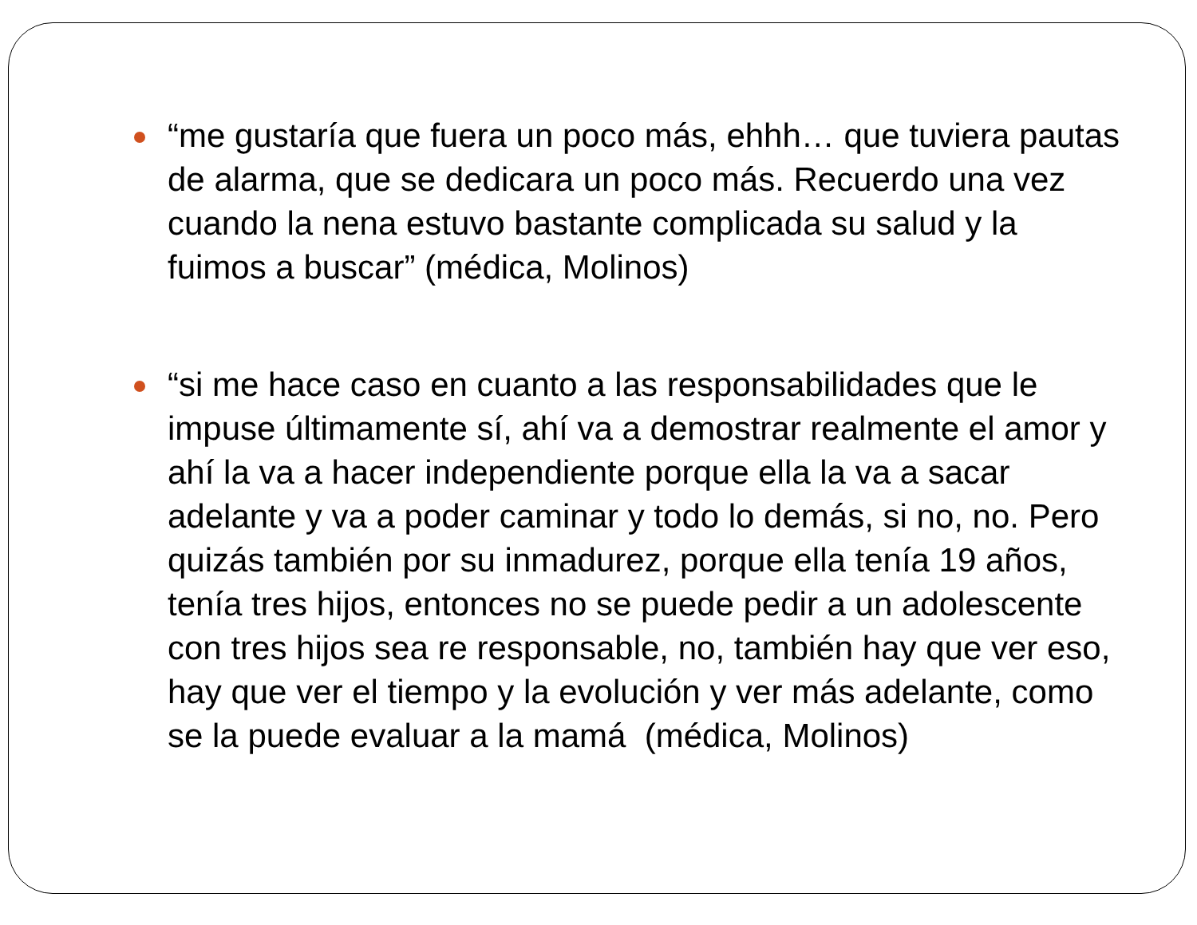“me gustaría que fuera un poco más, ehhh… que tuviera pautas de alarma, que se dedicara un poco más. Recuerdo una vez cuando la nena estuvo bastante complicada su salud y la fuimos a buscar” (médica, Molinos)
“si me hace caso en cuanto a las responsabilidades que le impuse últimamente sí, ahí va a demostrar realmente el amor y ahí la va a hacer independiente porque ella la va a sacar adelante y va a poder caminar y todo lo demás, si no, no. Pero quizás también por su inmadurez, porque ella tenía 19 años, tenía tres hijos, entonces no se puede pedir a un adolescente con tres hijos sea re responsable, no, también hay que ver eso, hay que ver el tiempo y la evolución y ver más adelante, como se la puede evaluar a la mamá (médica, Molinos)